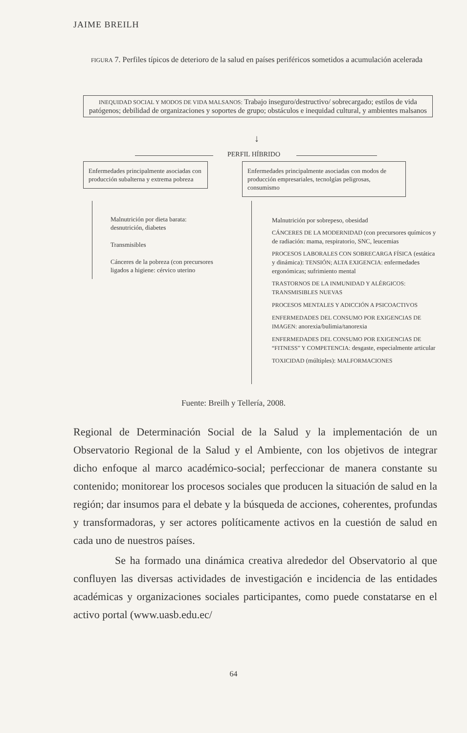JAIME BREILH
FIGURA 7. Perfiles típicos de deterioro de la salud en países periféricos sometidos a acumulación acelerada
INEQUIDAD SOCIAL Y MODOS DE VIDA MALSANOS: Trabajo inseguro/destructivo/ sobrecargado; estilos de vida patógenos; debilidad de organizaciones y soportes de grupo; obstáculos e inequidad cultural, y ambientes malsanos
↓
PERFIL HÍBRIDO
Enfermedades principalmente asociadas con producción subalterna y extrema pobreza
Enfermedades principalmente asociadas con modos de producción empresariales, tecnolgías peligrosas, consumismo
Malnutrición por dieta barata: desnutrición, diabetes
Transmisibles
Cánceres de la pobreza (con precursores ligados a higiene: cérvico uterino
Malnutrición por sobrepeso, obesidad
CÁNCERES DE LA MODERNIDAD (con precursores químicos y de radiación: mama, respiratorio, SNC, leucemias
PROCESOS LABORALES CON SOBRECARGA FÍSICA (estática y dinámica): TENSIÓN; ALTA EXIGENCIA: enfermedades ergonómicas; sufrimiento mental
TRASTORNOS DE LA INMUNIDAD Y ALÉRGICOS: TRANSMISIBLES NUEVAS
PROCESOS MENTALES Y ADICCIÓN A PSICOACTIVOS
ENFERMEDADES DEL CONSUMO POR EXIGENCIAS DE IMAGEN: anorexia/bulimia/tanorexia
ENFERMEDADES DEL CONSUMO POR EXIGENCIAS DE “FITNESS” Y COMPETENCIA: desgaste, especialmente articular
TOXICIDAD (múltiples): MALFORMACIONES
Fuente: Breilh y Tellería, 2008.
Regional de Determinación Social de la Salud y la implementación de un Observatorio Regional de la Salud y el Ambiente, con los objetivos de integrar dicho enfoque al marco académico-social; perfeccionar de manera constante su contenido; monitorear los procesos sociales que producen la situación de salud en la región; dar insumos para el debate y la búsqueda de acciones, coherentes, profundas y transformadoras, y ser actores políticamente activos en la cuestión de salud en cada uno de nuestros países.
Se ha formado una dinámica creativa alrededor del Observatorio al que confluyen las diversas actividades de investigación e incidencia de las entidades académicas y organizaciones sociales participantes, como puede constatarse en el activo portal (www.uasb.edu.ec/
64